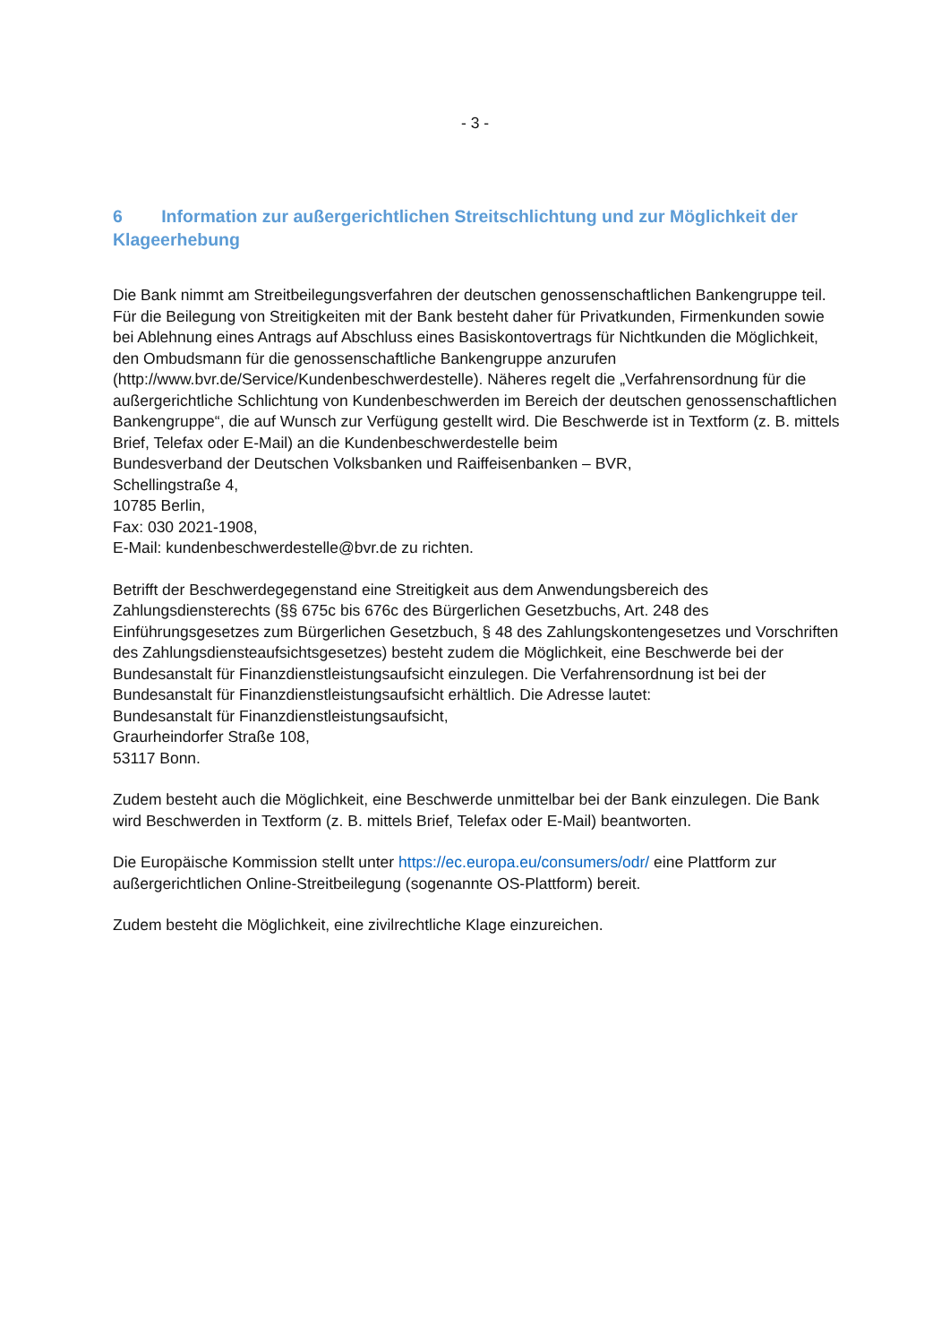- 3 -
6 Information zur außergerichtlichen Streitschlichtung und zur Möglichkeit der Klageerhebung
Die Bank nimmt am Streitbeilegungsverfahren der deutschen genossenschaftlichen Bankengruppe teil. Für die Beilegung von Streitigkeiten mit der Bank besteht daher für Privatkunden, Firmenkunden sowie bei Ablehnung eines Antrags auf Abschluss eines Basiskontovertrags für Nichtkunden die Möglichkeit, den Ombudsmann für die genossenschaftliche Bankengruppe anzurufen
(http://www.bvr.de/Service/Kundenbeschwerdestelle). Näheres regelt die „Verfahrensordnung für die außergerichtliche Schlichtung von Kundenbeschwerden im Bereich der deutschen genossenschaftlichen Bankengruppe“, die auf Wunsch zur Verfügung gestellt wird. Die Beschwerde ist in Textform (z. B. mittels Brief, Telefax oder E-Mail) an die Kundenbeschwerdestelle beim
Bundesverband der Deutschen Volksbanken und Raiffeisenbanken – BVR,
Schellingstraße 4,
10785 Berlin,
Fax: 030 2021-1908,
E-Mail: kundenbeschwerdestelle@bvr.de zu richten.
Betrifft der Beschwerdegegenstand eine Streitigkeit aus dem Anwendungsbereich des Zahlungsdiensterechts (§§ 675c bis 676c des Bürgerlichen Gesetzbuchs, Art. 248 des Einführungsgesetzes zum Bürgerlichen Gesetzbuch, § 48 des Zahlungskontengesetzes und Vorschriften des Zahlungsdiensteaufsichtsgesetzes) besteht zudem die Möglichkeit, eine Beschwerde bei der Bundesanstalt für Finanzdienstleistungsaufsicht einzulegen. Die Verfahrensordnung ist bei der Bundesanstalt für Finanzdienstleistungsaufsicht erhältlich. Die Adresse lautet:
Bundesanstalt für Finanzdienstleistungsaufsicht,
Graurheindorfer Straße 108,
53117 Bonn.
Zudem besteht auch die Möglichkeit, eine Beschwerde unmittelbar bei der Bank einzulegen. Die Bank wird Beschwerden in Textform (z. B. mittels Brief, Telefax oder E-Mail) beantworten.
Die Europäische Kommission stellt unter https://ec.europa.eu/consumers/odr/ eine Plattform zur außergerichtlichen Online-Streitbeilegung (sogenannte OS-Plattform) bereit.
Zudem besteht die Möglichkeit, eine zivilrechtliche Klage einzureichen.